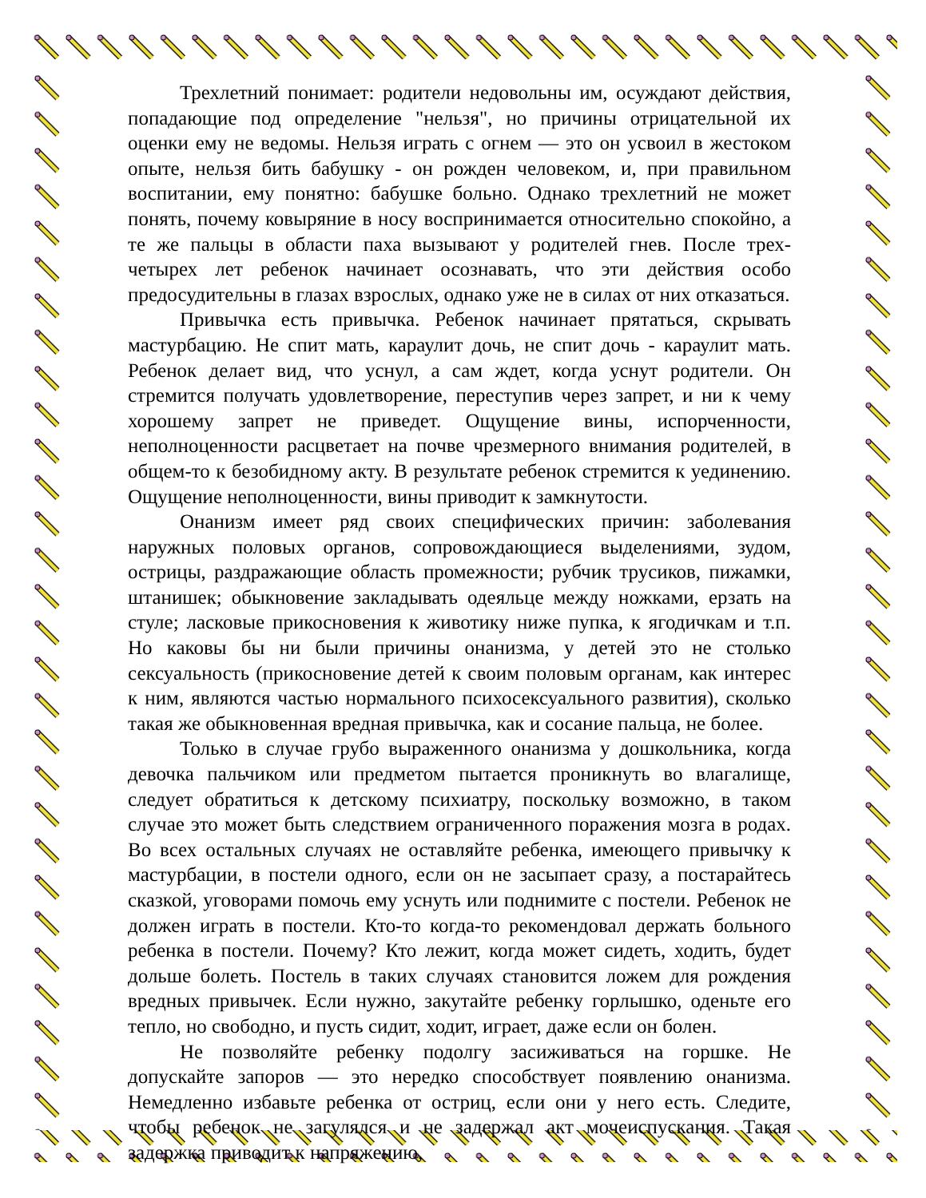Трехлетний понимает: родители недовольны им, осуждают действия, попадающие под определение "нельзя", но причины отрицательной их оценки ему не ведомы. Нельзя играть с огнем — это он усвоил в жестоком опыте, нельзя бить бабушку - он рожден человеком, и, при правильном воспитании, ему понятно: бабушке больно. Однако трехлетний не может понять, почему ковыряние в носу воспринимается относительно спокойно, а те же пальцы в области паха вызывают у родителей гнев. После трех-четырех лет ребенок начинает осознавать, что эти действия особо предосудительны в глазах взрослых, однако уже не в силах от них отказаться.
Привычка есть привычка. Ребенок начинает прятаться, скрывать мастурбацию. Не спит мать, караулит дочь, не спит дочь - караулит мать. Ребенок делает вид, что уснул, а сам ждет, когда уснут родители. Он стремится получать удовлетворение, переступив через запрет, и ни к чему хорошему запрет не приведет. Ощущение вины, испорченности, неполноценности расцветает на почве чрезмерного внимания родителей, в общем-то к безобидному акту. В результате ребенок стремится к уединению. Ощущение неполноценности, вины приводит к замкнутости.
Онанизм имеет ряд своих специфических причин: заболевания наружных половых органов, сопровождающиеся выделениями, зудом, острицы, раздражающие область промежности; рубчик трусиков, пижамки, штанишек; обыкновение закладывать одеяльце между ножками, ерзать на стуле; ласковые прикосновения к животику ниже пупка, к ягодичкам и т.п. Но каковы бы ни были причины онанизма, у детей это не столько сексуальность (прикосновение детей к своим половым органам, как интерес к ним, являются частью нормального психосексуального развития), сколько такая же обыкновенная вредная привычка, как и сосание пальца, не более.
Только в случае грубо выраженного онанизма у дошкольника, когда девочка пальчиком или предметом пытается проникнуть во влагалище, следует обратиться к детскому психиатру, поскольку возможно, в таком случае это может быть следствием ограниченного поражения мозга в родах. Во всех остальных случаях не оставляйте ребенка, имеющего привычку к мастурбации, в постели одного, если он не засыпает сразу, а постарайтесь сказкой, уговорами помочь ему уснуть или поднимите с постели. Ребенок не должен играть в постели. Кто-то когда-то рекомендовал держать больного ребенка в постели. Почему? Кто лежит, когда может сидеть, ходить, будет дольше болеть. Постель в таких случаях становится ложем для рождения вредных привычек. Если нужно, закутайте ребенку горлышко, оденьте его тепло, но свободно, и пусть сидит, ходит, играет, даже если он болен.
Не позволяйте ребенку подолгу засиживаться на горшке. Не допускайте запоров — это нередко способствует появлению онанизма. Немедленно избавьте ребенка от остриц, если они у него есть. Следите, чтобы ребенок не загулялся и не задержал акт мочеиспускания. Такая задержка приводит к напряжению,